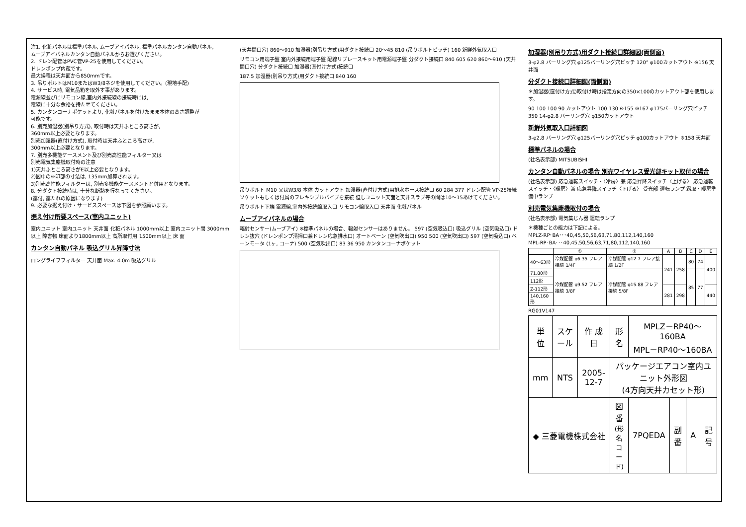注1. 化粧パネルは標準パネル, ムーブアイパネル, 標準パネルカンタン自動パネル,
ムーブアイパネルカンタン自動パネルからお選びください。
2. ドレン配管はPVC管VP-25を使用してください。
ドレンポンプ内蔵です。
最大揚程は天井面から850mmです。
3. 吊りボルトはM10またはW3/8ネジを使用してください。(現地手配)
4. サービス時, 電気品箱を取外す事があります。
電源線並びにリモコン線,室内外接続線の接続時には,
電線に十分な余裕を持たせてください。
5. カンタンコーナポケットより, 化粧パネルを付けたまま本体の高さ調整が
可能です。
6. 別売加湿器(別吊り方式), 取付時は天井ふところ高さが,
360mm以上必要となります。
別売加湿器(直付け方式), 取付時は天井ふところ高さが,
300mm以上必要となります。
7. 別売多機能ケースメント及び別売高性能フィルター又は
別売電気集塵機取付時の注意
1)天井ふところ高さがE以上必要となります。
2)図中の※印部の寸法は, 135mm加算されます。
3)別売高性能フィルターは, 別売多機能ケースメントと併用となります。
8. 分ダクト接続時は, 十分な断熱を行なってください。
(露付, 露たれの原因になります)
9. 必要な据え付け・サービススペースは下図を参照願います。
据え付け所要スペース(室内ユニット)
室内ユニット 室内ユニット 天井面 化粧パネル 1000mm以上 室内ユニット間 3000mm以上 障害物 床面より1800mm以上 高所取付用 1500mm以上 床 面
カンタン自動パネル 吸込グリル昇降寸法
ロングライフフィルター 天井面 Max. 4.0m 吸込グリル
(天井開口穴) 860～910 加湿器(別吊り方式)用ダクト接続口 20～45 810 (吊りボルトピッチ) 160 新鮮外気取入口
リモコン用端子盤 室内外接続用端子盤 配線リプレースキット用電源端子盤 分ダクト接続口 840 605 620 860～910 (天井開口穴) 分ダクト接続口 加湿器(直付け方式)接続口
187.5 加湿器(別吊り方式)用ダクト接続口 840 160
吊りボルト M10 又はW3/8 本体 カットアウト 加湿器(直付け方式)用排水ホース接続口 60 284 377 ドレン配管 VP-25接続 ソケットもしくは付属のフレキシブルパイプを接続 但しユニット天面と天井スラブ等の間は10～15あけてください。
吊りボルト下端 電源線,室内外接続線取入口 リモコン線取入口 天井面 化粧パネル
ムーブアイパネルの場合
輻射センサー(ムーブアイ) ※標準パネルの場合、輻射センサーはありません。 597 (空気吸込口) 吸込グリル (空気吸込口) ドレン抜穴 (ドレンポンプ清掃口兼ドレン応急排水口) オートベーン (空気吹出口) 950 500 (空気吹出口) 597 (空気吸込口) ベーンモータ (1ヶ, コーナ) 500 (空気吹出口) 83 36 950 カンタンコーナポケット
加湿器(別吊り方式)用ダクト接続口詳細図(両側面)
3-φ2.8 バーリング穴 φ125バーリング穴ピッチ 120° φ100カットアウト ※156 天井面
分ダクト接続口詳細図(両側面)
＊加湿器(直付け方式)取付け時は指定方向の350×100のカットアウト部を使用します。
90 100 100 90 カットアウト 100 130 ※155 ※167 φ175バーリング穴ピッチ 350 14-φ2.8 バーリング穴 φ150カットアウト
新鮮外気取入口詳細図
3-φ2.8 バーリング穴 φ125バーリング穴ピッチ φ100カットアウト ※158 天井面
標準パネルの場合
(社名表示部) MITSUBISHI
カンタン自動パネルの場合 別売ワイヤレス受光部キット取付の場合
(社名表示部) 応急運転スイッチ・〈冷房〉兼 応急昇降スイッチ〈上げる〉 応急運転スイッチ・〈暖房〉兼 応急昇降スイッチ〈下げる〉 受光部 運転ランプ 霜取・暖房準備中ランプ
別売電気集塵機取付の場合
(社名表示部) 電気集じん器 運転ランプ
＊機種ごとの能力は下記による。
MPLZ-RP･BA･･･40,45,50,56,63,71,80,112,140,160
MPL-RP･BA･･･40,45,50,56,63,71,80,112,140,160
| | ① | ② | A | B | C | D | E |
| --- | --- | --- | --- | --- | --- | --- | --- |
| 40～63形 | 冷媒配管 φ6.35 フレア接続 1/4F | 冷媒配管 φ12.7 フレア接続 1/2F | 241 | 258 | 80 | 74 | 400 |
| 71,80形 | 冷媒配管 φ9.52 フレア接続 3/8F | 冷媒配管 φ15.88 フレア接続 5/8F | | | 85 | 77 | |
| 112形 | | | | | | | |
| Z-112形 | | | 281 | 298 | | | 440 |
| 140,160形 | | | | | | | |
RG01V147
| 単 位 | スケール | 作 成 日 | 形 名 | MPLZ－RP40～160BA MPL－RP40～160BA | | | |
| mm | NTS | 2005-12-7 | パッケージエアコン室内ユニット外形図 (4方向天井カセット形) | | | | |
| ◆ 三菱電機株式会社 | | | 図 番 (形名コード) | 7PQEDA | 副番 | A | 記号 |